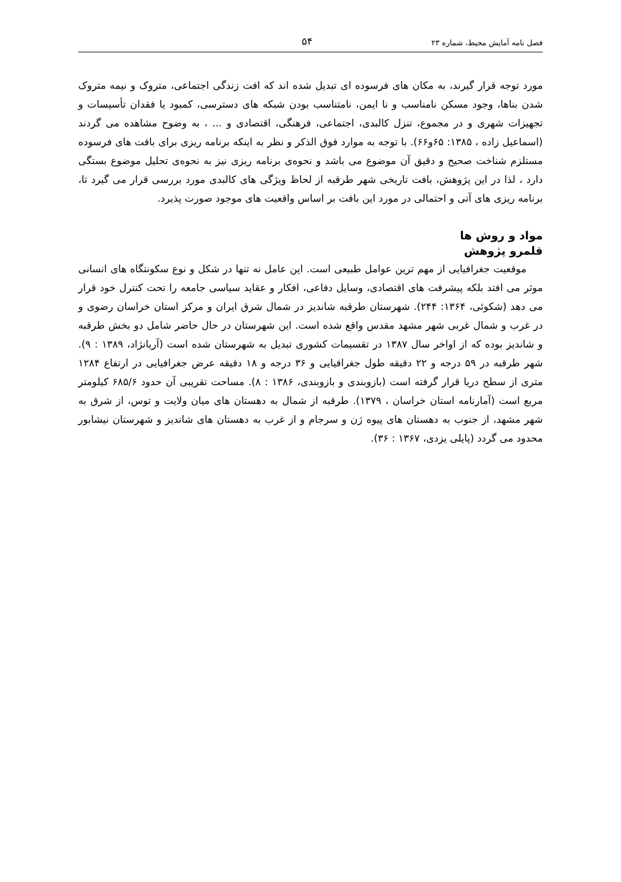فصل نامه آمایش محیط، شماره ۲۳ ۵۴
مورد توجه قرار گیرند، به مکان های فرسوده ای تبدیل شده اند که افت زندگی اجتماعی، متروک و نیمه متروک شدن بناها، وجود مسکن نامناسب و نا ایمن، نامتناسب بودن شبکه های دسترسی، کمبود یا فقدان تأسیسات و تجهیزات شهری و در مجموع، تنزل کالبدی، اجتماعی، فرهنگی، اقتصادی و ... ، به وضوح مشاهده می گردند (اسماعیل زاده ، ۱۳۸۵: ۶۵و۶۶). با توجه به موارد فوق الذکر و نظر به اینکه برنامه ریزی برای بافت های فرسوده مستلزم شناخت صحیح و دقیق آن موضوع می باشد و نحوه‌ی برنامه ریزی نیز به نحوه‌ی تحلیل موضوع بستگی دارد ، لذا در این پژوهش، بافت تاریخی شهر طرقبه از لحاظ ویژگی های کالبدی مورد بررسی قرار می گیرد تا، برنامه ریزی های آتی و احتمالی در مورد این بافت بر اساس واقعیت های موجود صورت پذیرد.
مواد و روش ها
قلمرو پژوهش
موقعیت جغرافیایی از مهم ترین عوامل طبیعی است. این عامل نه تنها در شکل و نوع سکونتگاه های انسانی موثر می افتد بلکه پیشرفت های اقتصادی، وسایل دفاعی، افکار و عقاید سیاسی جامعه را تحت کنترل خود قرار می دهد (شکوئی، ۱۳۶۴: ۲۴۴). شهرستان طرقبه شاندیز در شمال شرق ایران و مرکز استان خراسان رضوی و در غرب و شمال غربی شهر مشهد مقدس واقع شده است. این شهرستان در حال حاضر شامل دو بخش طرقبه و شاندیز بوده که از اواخر سال ۱۳۸۷ در تقسیمات کشوری تبدیل به شهرستان شده است (آریانژاد، ۱۳۸۹ : ۹). شهر طرقبه در ۵۹ درجه و ۲۲ دقیقه طول جغرافیایی و ۳۶ درجه و ۱۸ دقیقه عرض جغرافیایی در ارتفاع ۱۲۸۴ متری از سطح دریا قرار گرفته است (بازوبندی و بازوبندی، ۱۳۸۶ : ۸). مساحت تقریبی آن حدود ۶۸۵/۶ کیلومتر مربع است (آمارنامه استان خراسان ، ۱۳۷۹). طرقبه از شمال به دهستان های میان ولایت و توس، از شرق به شهر مشهد، از جنوب به دهستان های پیوه ژن و سرجام و از غرب به دهستان های شاندیز و شهرستان نیشابور محدود می گردد (پایلی یزدی، ۱۳۶۷ : ۳۶).